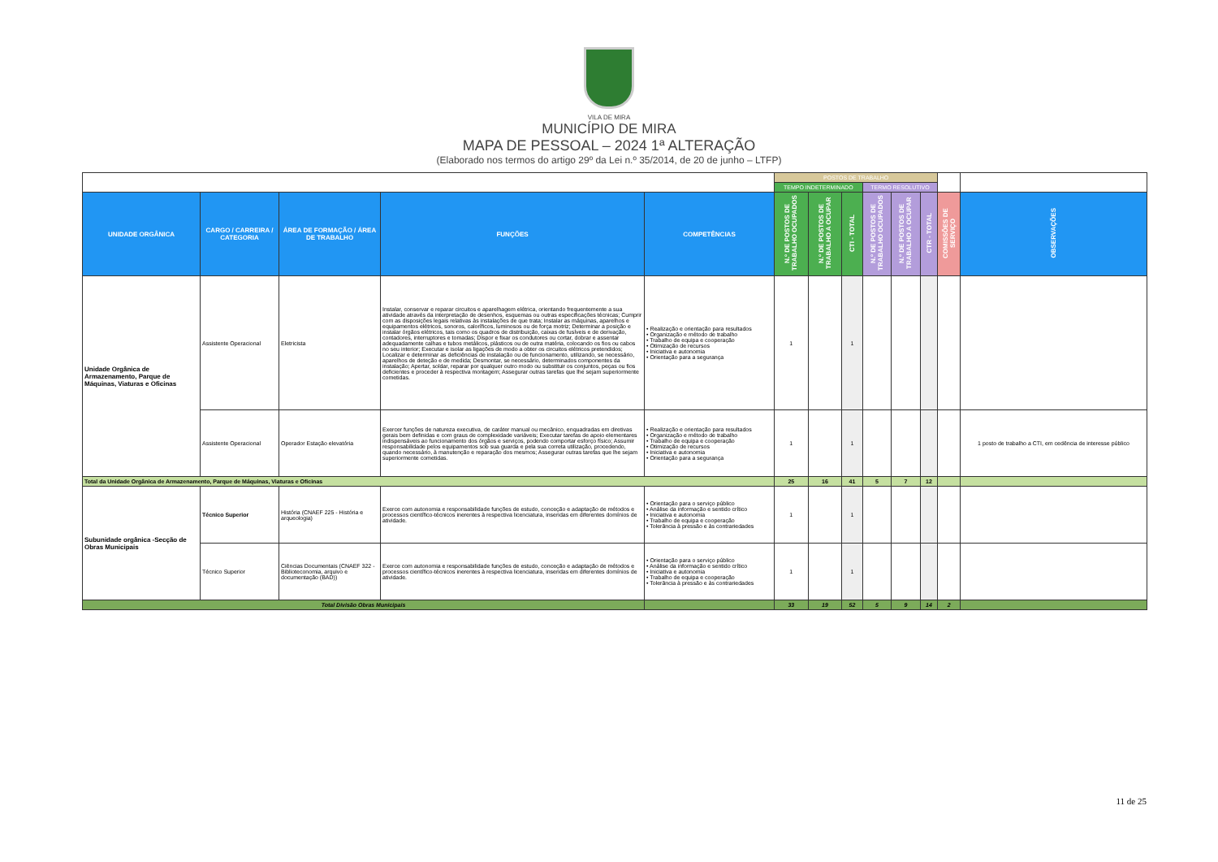VILA DE MIRA
MUNICÍPIO DE MIRA
MAPA DE PESSOAL – 2024 1ª ALTERAÇÃO
(Elaborado nos termos do artigo 29º da Lei n.º 35/2014, de 20 de junho – LTFP)
| | | | | | POSTOS DE TRABALHO | | | | | | | |
| | | | | | TEMPO INDETERMINADO | | | TERMO RESOLUTIVO | | | | |
| UNIDADE ORGÂNICA | CARGO / CARREIRA / CATEGORIA | ÁREA DE FORMAÇÃO / ÁREA DE TRABALHO | FUNÇÕES | COMPETÊNCIAS | N.º DE POSTOS DE TRABALHO OCUPADOS | N.º DE POSTOS DE TRABALHO A OCUPAR | CTI - TOTAL | N.º DE POSTOS DE TRABALHO OCUPADOS | N.º DE POSTOS DE TRABALHO A OCUPAR | CTR - TOTAL | COMISSÕES DE SERVIÇO | OBSERVAÇÕES |
| Unidade Orgânica de Armazenamento, Parque de Máquinas, Viaturas e Oficinas | Assistente Operacional | Eletricista | Instalar, conservar e reparar circuitos e aparelhagem elétrica, orientando frequentemente a sua atividade através da interpretação de desenhos, esquemas ou outras especificações técnicas; Cumprir com as disposições legais relativas às instalações de que trata; Instalar as máquinas, aparelhos e equipamentos elétricos, sonoros, caloríficos, luminosos ou de força motriz; Determinar a posição e instalar órgãos elétricos, tais como os quadros de distribuição, caixas de fusíveis e de derivação, contadores, interruptores e tomadas; Dispor e fixar os condutores ou cortar, dobrar e assentar adequadamente calhas e tubos metálicos, plásticos ou de outra matéria, colocando os fios ou cabos no seu interior; Executar e isolar as ligações de modo a obter os circuitos elétricos pretendidos; Localizar e determinar as deficiências de instalação ou de funcionamento, utilizando, se necessário, aparelhos de deteção e de medida; Desmontar, se necessário, determinados componentes da instalação; Apertar, soldar, reparar por qualquer outro modo ou substituir os conjuntos, peças ou fios deficientes e proceder à respectiva montagem; Assegurar outras tarefas que lhe sejam superiormente cometidas. | • Realização e orientação para resultados • Organização e método de trabalho • Trabalho de equipa e cooperação • Otimização de recursos • Iniciativa e autonomia • Orientação para a segurança | 1 | | 1 | | | | | |
| | Assistente Operacional | Operador Estação elevatória | Exercer funções de natureza executiva, de caráter manual ou mecânico, enquadradas em diretivas gerais bem definidas e com graus de complexidade variáveis; Executar tarefas de apoio elementares indispensáveis ao funcionamento dos órgãos e serviços, podendo comportar esforço físico; Assumir responsabilidade pelos equipamentos sob sua guarda e pela sua correta utilização, procedendo, quando necessário, à manutenção e reparação dos mesmos; Assegurar outras tarefas que lhe sejam superiormente cometidas. | • Realização e orientação para resultados • Organização e método de trabalho • Trabalho de equipa e cooperação • Otimização de recursos • Iniciativa e autonomia • Orientação para a segurança | 1 | | 1 | | | | | 1 posto de trabalho a CTI, em cedência de interesse público |
| Total da Unidade Orgânica de Armazenamento, Parque de Máquinas, Viaturas e Oficinas | | | | | 25 | 16 | 41 | 5 | 7 | 12 | | |
| Subunidade orgânica -Secção de Obras Municipais | Técnico Superior | História (CNAEF 225 - História e arqueologia) | Exerce com autonomia e responsabilidade funções de estudo, conceção e adaptação de métodos e processos científico-técnicos inerentes à respectiva licenciatura, inseridas em diferentes domínios de atividade. | • Orientação para o serviço público • Análise da informação e sentido crítico • Iniciativa e autonomia • Trabalho de equipa e cooperação • Tolerância à pressão e às contrariedades | 1 | | 1 | | | | | |
| | Técnico Superior | Ciências Documentais (CNAEF 322 - Biblioteconomia, arquivo e documentação (BAD)) | Exerce com autonomia e responsabilidade funções de estudo, conceção e adaptação de métodos e processos científico-técnicos inerentes à respectiva licenciatura, inseridas em diferentes domínios de atividade. | • Orientação para o serviço público • Análise da informação e sentido crítico • Iniciativa e autonomia • Trabalho de equipa e cooperação • Tolerância à pressão e às contrariedades | 1 | | 1 | | | | | |
| Total Divisão Obras Municipais | | | | | 33 | 19 | 52 | 5 | 9 | 14 | 2 | |
11 de 25